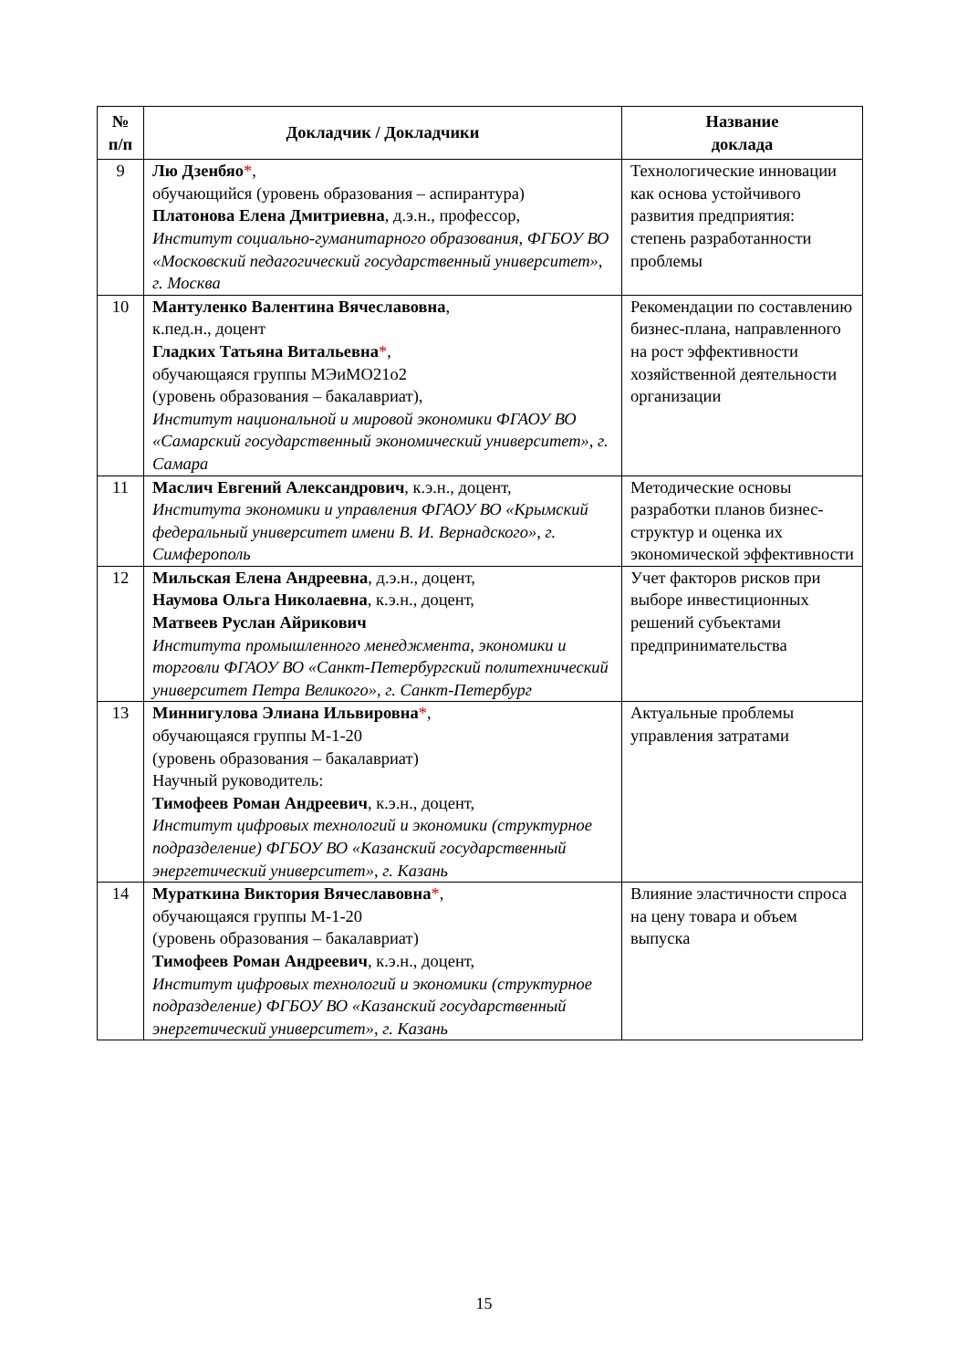| № п/п | Докладчик / Докладчики | Название доклада |
| --- | --- | --- |
| 9 | Лю Дзенбяо * , обучающийся (уровень образования – аспирантура) Платонова Елена Дмитриевна , д.э.н., профессор, Институт социально-гуманитарного образования, ФГБОУ ВО «Московский педагогический государственный университет», г. Москва | Технологические инновации как основа устойчивого развития предприятия: степень разработанности проблемы |
| 10 | Мантуленко Валентина Вячеславовна , к.пед.н., доцент Гладких Татьяна Витальевна * , обучающаяся группы МЭиМО21о2 (уровень образования – бакалавриат), Институт национальной и мировой экономики ФГАОУ ВО «Самарский государственный экономический университет», г. Самара | Рекомендации по составлению бизнес-плана, направленного на рост эффективности хозяйственной деятельности организации |
| 11 | Маслич Евгений Александрович , к.э.н., доцент, Института экономики и управления ФГАОУ ВО «Крымский федеральный университет имени В. И. Вернадского», г. Симферополь | Методические основы разработки планов бизнес-структур и оценка их экономической эффективности |
| 12 | Мильская Елена Андреевна , д.э.н., доцент, Наумова Ольга Николаевна , к.э.н., доцент, Матвеев Руслан Айрикович Института промышленного менеджмента, экономики и торговли ФГАОУ ВО «Санкт-Петербургский политехнический университет Петра Великого», г. Санкт-Петербург | Учет факторов рисков при выборе инвестиционных решений субъектами предпринимательства |
| 13 | Миннигулова Элиана Ильвировна * , обучающаяся группы М-1-20 (уровень образования – бакалавриат) Научный руководитель: Тимофеев Роман Андреевич , к.э.н., доцент, Институт цифровых технологий и экономики (структурное подразделение) ФГБОУ ВО «Казанский государственный энергетический университет», г. Казань | Актуальные проблемы управления затратами |
| 14 | Мураткина Виктория Вячеславовна * , обучающаяся группы М-1-20 (уровень образования – бакалавриат) Тимофеев Роман Андреевич , к.э.н., доцент, Институт цифровых технологий и экономики (структурное подразделение) ФГБОУ ВО «Казанский государственный энергетический университет», г. Казань | Влияние эластичности спроса на цену товара и объем выпуска |
15